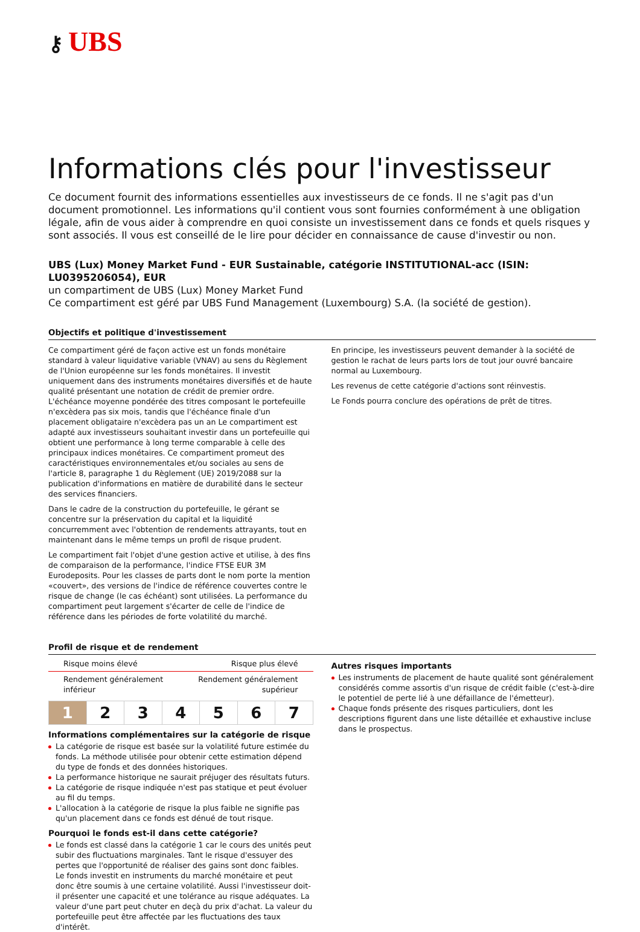⚷ UBS
Informations clés pour l'investisseur
Ce document fournit des informations essentielles aux investisseurs de ce fonds. Il ne s'agit pas d'un document promotionnel. Les informations qu'il contient vous sont fournies conformément à une obligation légale, afin de vous aider à comprendre en quoi consiste un investissement dans ce fonds et quels risques y sont associés. Il vous est conseillé de le lire pour décider en connaissance de cause d'investir ou non.
UBS (Lux) Money Market Fund - EUR Sustainable, catégorie INSTITUTIONAL-acc (ISIN: LU0395206054), EUR
un compartiment de UBS (Lux) Money Market Fund
Ce compartiment est géré par UBS Fund Management (Luxembourg) S.A. (la société de gestion).
Objectifs et politique d'investissement
Ce compartiment géré de façon active est un fonds monétaire standard à valeur liquidative variable (VNAV) au sens du Règlement de l'Union européenne sur les fonds monétaires. Il investit uniquement dans des instruments monétaires diversifiés et de haute qualité présentant une notation de crédit de premier ordre. L'échéance moyenne pondérée des titres composant le portefeuille n'excèdera pas six mois, tandis que l'échéance finale d'un placement obligataire n'excèdera pas un an Le compartiment est adapté aux investisseurs souhaitant investir dans un portefeuille qui obtient une performance à long terme comparable à celle des principaux indices monétaires. Ce compartiment promeut des caractéristiques environnementales et/ou sociales au sens de l'article 8, paragraphe 1 du Règlement (UE) 2019/2088 sur la publication d'informations en matière de durabilité dans le secteur des services financiers.
Dans le cadre de la construction du portefeuille, le gérant se concentre sur la préservation du capital et la liquidité concurremment avec l'obtention de rendements attrayants, tout en maintenant dans le même temps un profil de risque prudent.
Le compartiment fait l'objet d'une gestion active et utilise, à des fins de comparaison de la performance, l'indice FTSE EUR 3M Eurodeposits. Pour les classes de parts dont le nom porte la mention «couvert», des versions de l'indice de référence couvertes contre le risque de change (le cas échéant) sont utilisées. La performance du compartiment peut largement s'écarter de celle de l'indice de référence dans les périodes de forte volatilité du marché.
En principe, les investisseurs peuvent demander à la société de gestion le rachat de leurs parts lors de tout jour ouvré bancaire normal au Luxembourg.
Les revenus de cette catégorie d'actions sont réinvestis.
Le Fonds pourra conclure des opérations de prêt de titres.
Profil de risque et de rendement
Risque moins élevé Risque plus élevé
Rendement généralement
inférieur Rendement généralement
supérieur
| 1 | 2 | 3 | 4 | 5 | 6 | 7 |
Informations complémentaires sur la catégorie de risque
La catégorie de risque est basée sur la volatilité future estimée du fonds. La méthode utilisée pour obtenir cette estimation dépend du type de fonds et des données historiques.
La performance historique ne saurait préjuger des résultats futurs.
La catégorie de risque indiquée n'est pas statique et peut évoluer au fil du temps.
L'allocation à la catégorie de risque la plus faible ne signifie pas qu'un placement dans ce fonds est dénué de tout risque.
Pourquoi le fonds est-il dans cette catégorie?
Le fonds est classé dans la catégorie 1 car le cours des unités peut subir des fluctuations marginales. Tant le risque d'essuyer des pertes que l'opportunité de réaliser des gains sont donc faibles.
Le fonds investit en instruments du marché monétaire et peut donc être soumis à une certaine volatilité. Aussi l'investisseur doit-il présenter une capacité et une tolérance au risque adéquates. La valeur d'une part peut chuter en deçà du prix d'achat. La valeur du portefeuille peut être affectée par les fluctuations des taux d'intérêt.
Autres risques importants
Les instruments de placement de haute qualité sont généralement considérés comme assortis d'un risque de crédit faible (c'est-à-dire le potentiel de perte lié à une défaillance de l'émetteur).
Chaque fonds présente des risques particuliers, dont les descriptions figurent dans une liste détaillée et exhaustive incluse dans le prospectus.